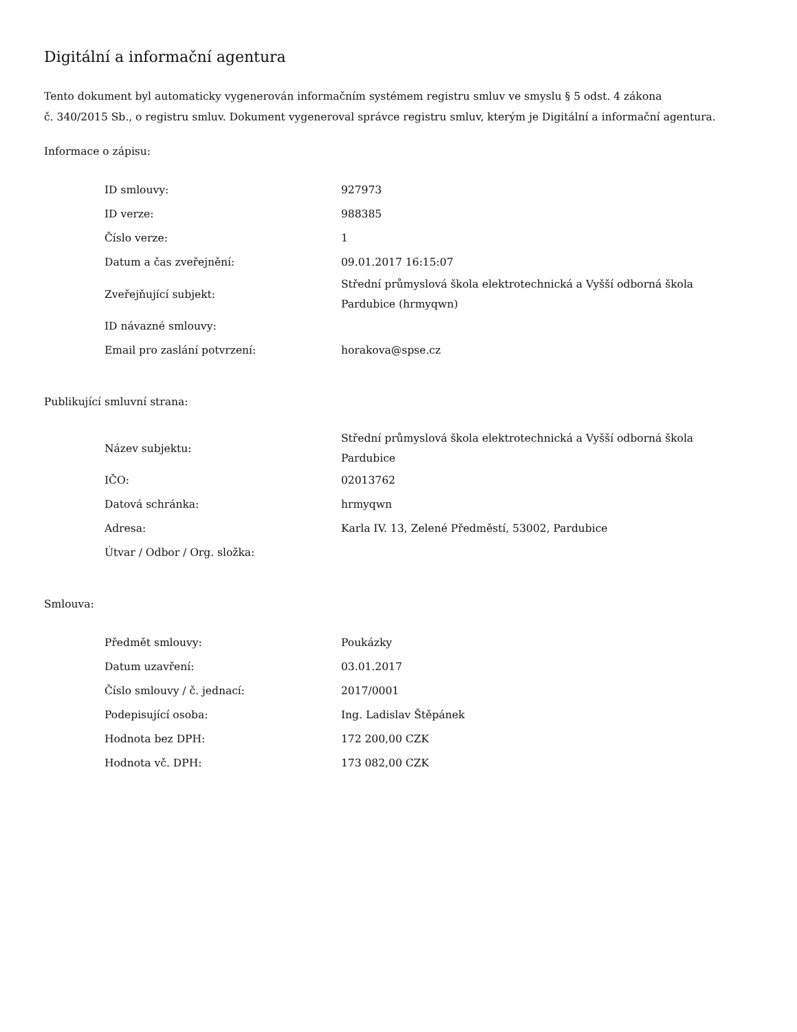Digitální a informační agentura
Tento dokument byl automaticky vygenerován informačním systémem registru smluv ve smyslu § 5 odst. 4 zákona
č. 340/2015 Sb., o registru smluv. Dokument vygeneroval správce registru smluv, kterým je Digitální a informační agentura.
Informace o zápisu:
| ID smlouvy: | 927973 |
| ID verze: | 988385 |
| Číslo verze: | 1 |
| Datum a čas zveřejnění: | 09.01.2017 16:15:07 |
| Zveřejňující subjekt: | Střední průmyslová škola elektrotechnická a Vyšší odborná škola Pardubice (hrmyqwn) |
| ID návazné smlouvy: | |
| Email pro zaslání potvrzení: | horakova@spse.cz |
Publikující smluvní strana:
| Název subjektu: | Střední průmyslová škola elektrotechnická a Vyšší odborná škola Pardubice |
| IČO: | 02013762 |
| Datová schránka: | hrmyqwn |
| Adresa: | Karla IV. 13, Zelené Předměstí, 53002, Pardubice |
| Útvar / Odbor / Org. složka: | |
Smlouva:
| Předmět smlouvy: | Poukázky |
| Datum uzavření: | 03.01.2017 |
| Číslo smlouvy / č. jednací: | 2017/0001 |
| Podepisující osoba: | Ing. Ladislav Štěpánek |
| Hodnota bez DPH: | 172 200,00 CZK |
| Hodnota vč. DPH: | 173 082,00 CZK |